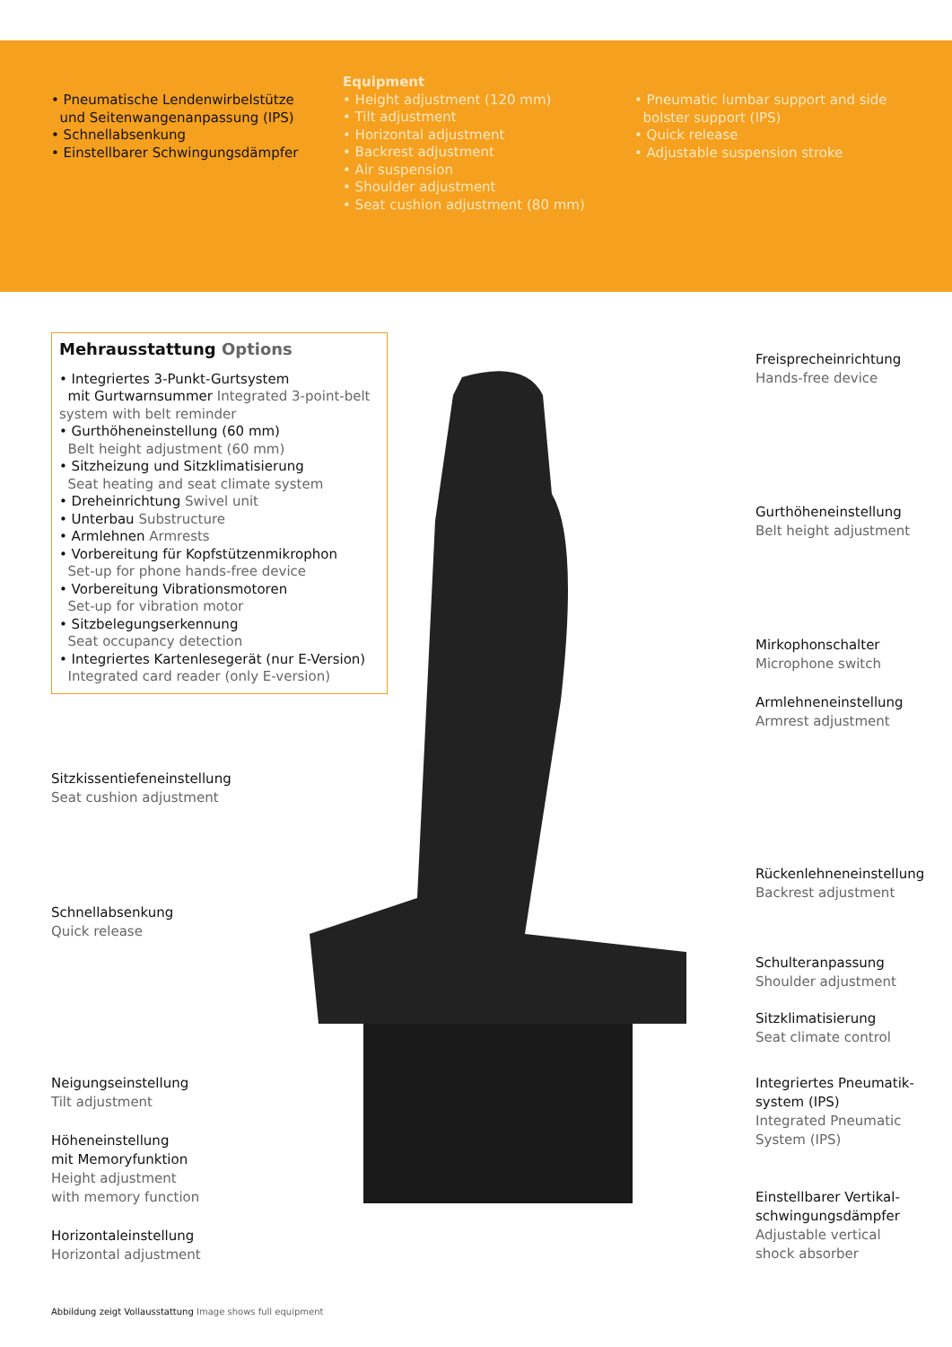• Pneumatische Lendenwirbelstütze
und Seitenwangenanpassung (IPS)
• Schnellabsenkung
• Einstellbarer Schwingungsdämpfer
Equipment
• Height adjustment (120 mm)
• Tilt adjustment
• Horizontal adjustment
• Backrest adjustment
• Air suspension
• Shoulder adjustment
• Seat cushion adjustment (80 mm)
• Pneumatic lumbar support and side
bolster support (IPS)
• Quick release
• Adjustable suspension stroke
Mehrausstattung Options
• Integriertes 3-Punkt-Gurtsystem
mit Gurtwarnsummer Integrated 3-point-belt system with belt reminder
• Gurthöheneinstellung (60 mm)
Belt height adjustment (60 mm)
• Sitzheizung und Sitzklimatisierung
Seat heating and seat climate system
• Dreheinrichtung Swivel unit
• Unterbau Substructure
• Armlehnen Armrests
• Vorbereitung für Kopfstützenmikrophon
Set-up for phone hands-free device
• Vorbereitung Vibrationsmotoren
Set-up for vibration motor
• Sitzbelegungserkennung
Seat occupancy detection
• Integriertes Kartenlesegerät (nur E-Version)
Integrated card reader (only E-version)
Freisprecheinrichtung
Hands-free device
Gurthöheneinstellung
Belt height adjustment
Mirkophonschalter
Microphone switch
Armlehneneinstellung
Armrest adjustment
Rückenlehneneinstellung
Backrest adjustment
Schulteranpassung
Shoulder adjustment
Sitzklimatisierung
Seat climate control
Integriertes Pneumatik-
system (IPS)
Integrated Pneumatic
System (IPS)
Einstellbarer Vertikal-
schwingungsdämpfer
Adjustable vertical
shock absorber
Sitzkissentiefeneinstellung
Seat cushion adjustment
Schnellabsenkung
Quick release
Neigungseinstellung
Tilt adjustment
Höheneinstellung
mit Memoryfunktion
Height adjustment
with memory function
Horizontaleinstellung
Horizontal adjustment
Abbildung zeigt Vollausstattung Image shows full equipment